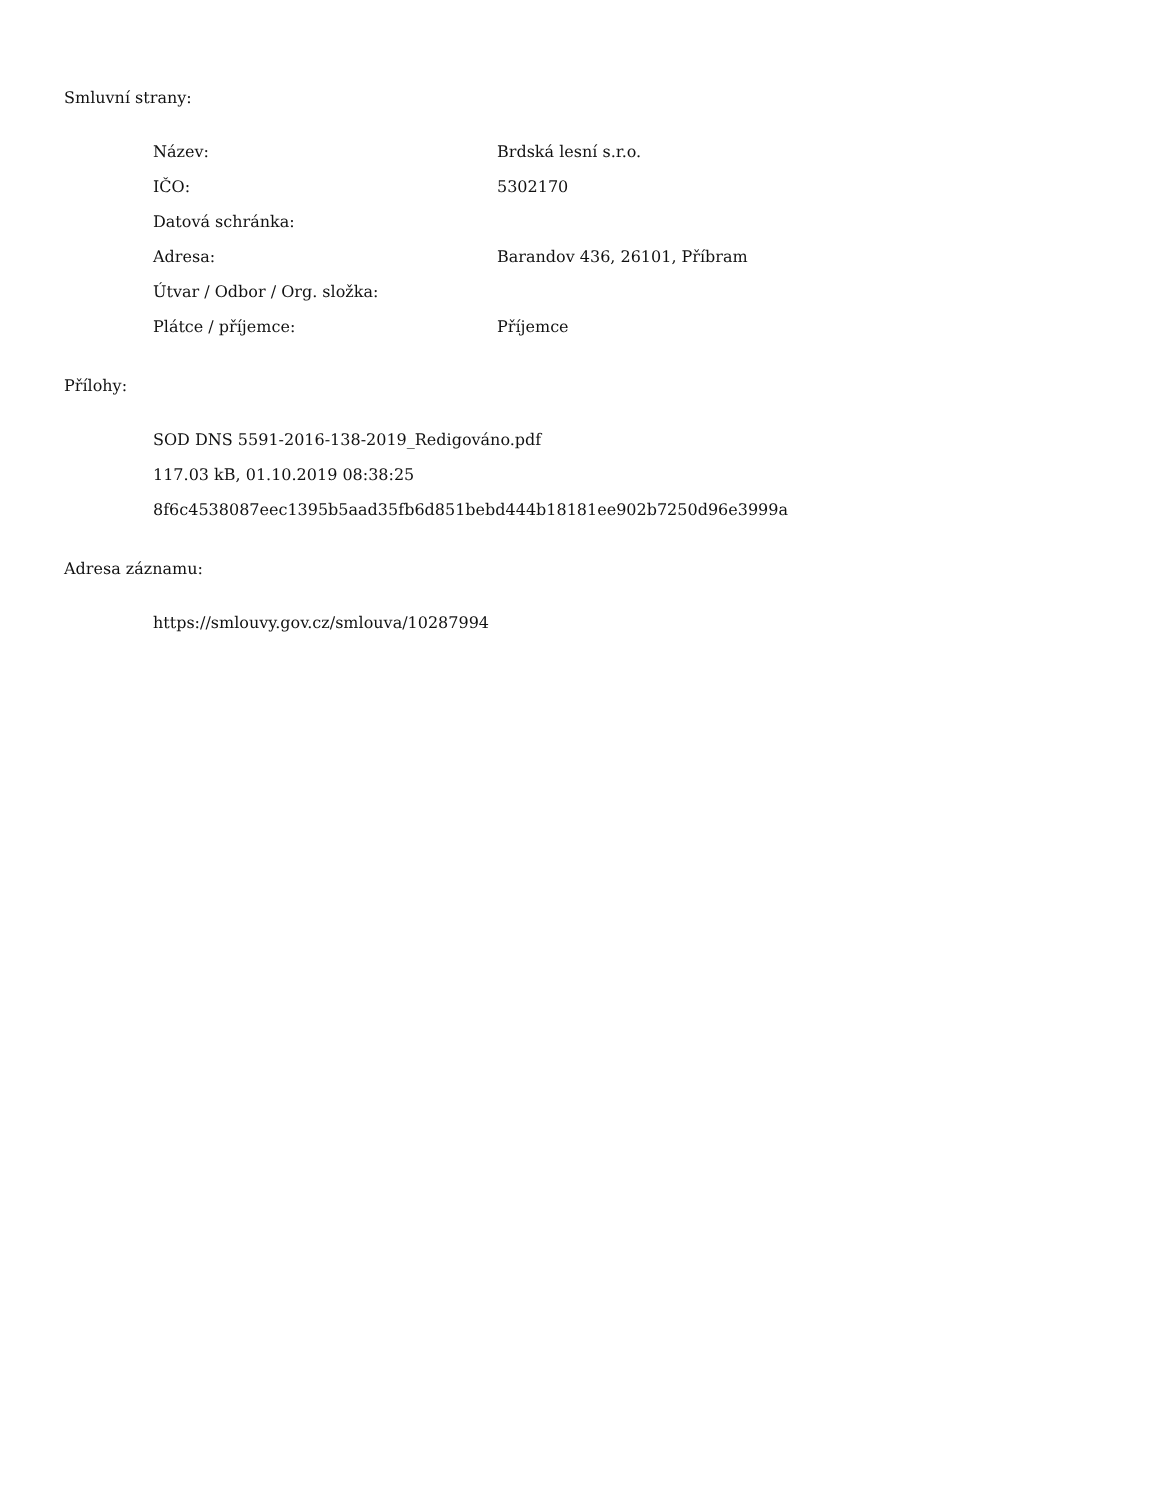Smluvní strany:
| Název: | Brdská lesní s.r.o. |
| IČO: | 5302170 |
| Datová schránka: | |
| Adresa: | Barandov 436, 26101, Příbram |
| Útvar / Odbor / Org. složka: | |
| Plátce / příjemce: | Příjemce |
Přílohy:
SOD DNS 5591-2016-138-2019_Redigováno.pdf
117.03 kB, 01.10.2019 08:38:25
8f6c4538087eec1395b5aad35fb6d851bebd444b18181ee902b7250d96e3999a
Adresa záznamu:
https://smlouvy.gov.cz/smlouva/10287994